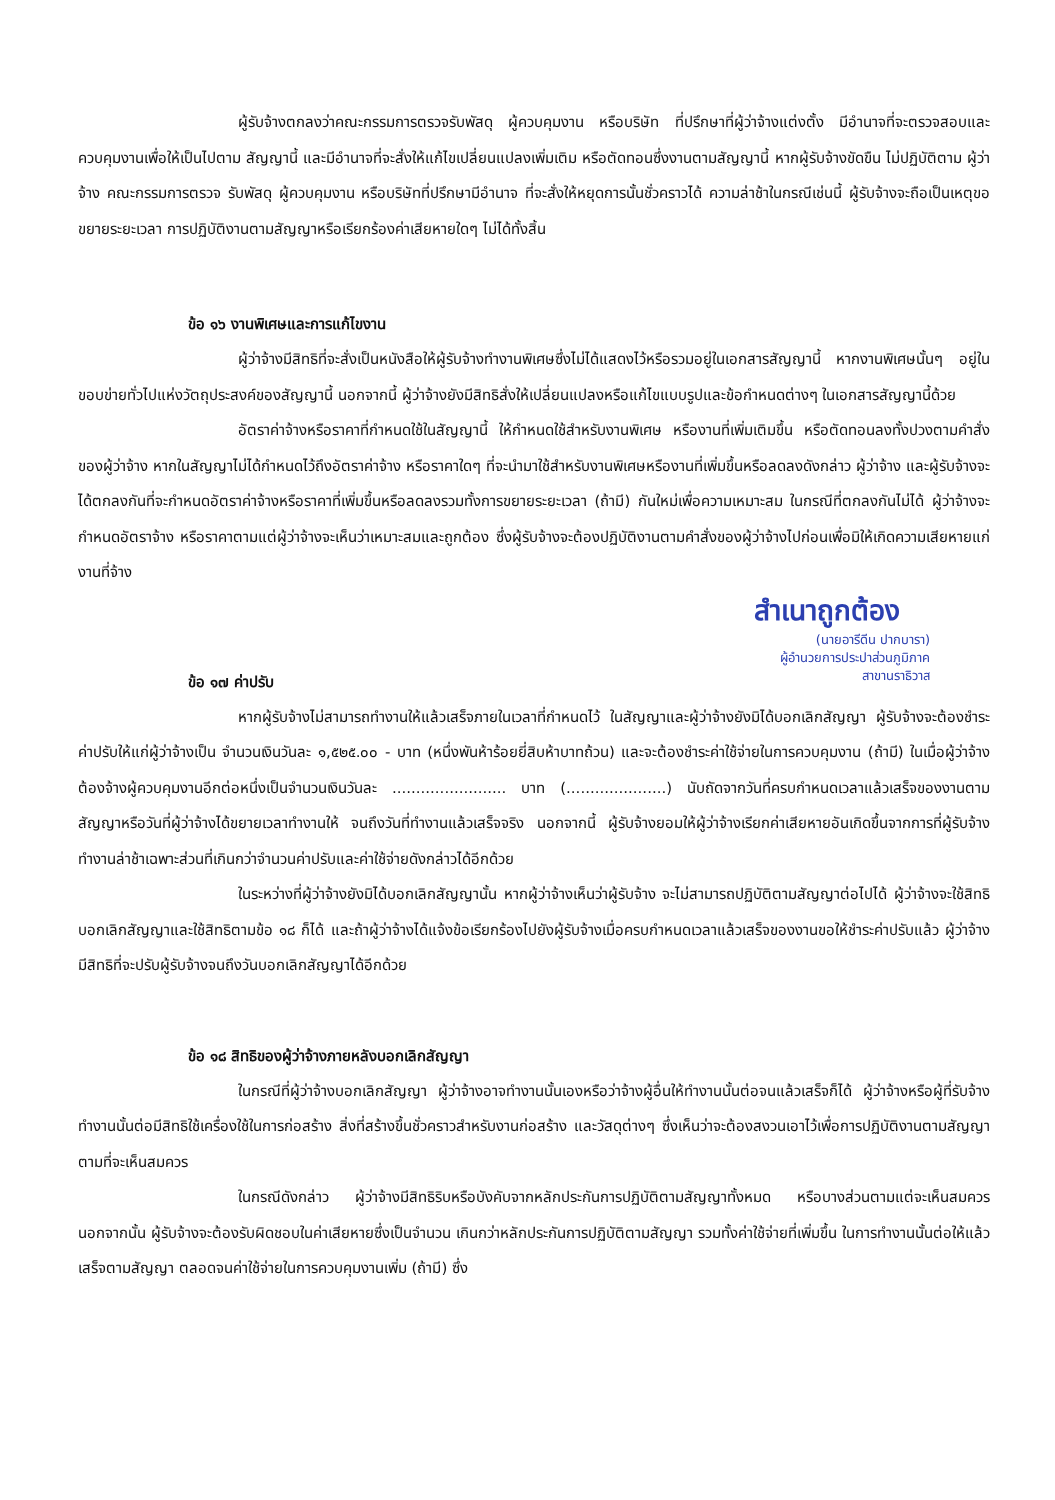ผู้รับจ้างตกลงว่าคณะกรรมการตรวจรับพัสดุ ผู้ควบคุมงาน หรือบริษัท ที่ปรึกษาที่ผู้ว่าจ้างแต่งตั้ง มีอำนาจที่จะตรวจสอบและควบคุมงานเพื่อให้เป็นไปตาม สัญญานี้ และมีอำนาจที่จะสั่งให้แก้ไขเปลี่ยนแปลงเพิ่มเติม หรือตัดทอนซึ่งงานตามสัญญานี้ หากผู้รับจ้างขัดขืน ไม่ปฏิบัติตาม ผู้ว่าจ้าง คณะกรรมการตรวจ รับพัสดุ ผู้ควบคุมงาน หรือบริษัทที่ปรึกษามีอำนาจ ที่จะสั่งให้หยุดการนั้นชั่วคราวได้ ความล่าช้าในกรณีเช่นนี้ ผู้รับจ้างจะถือเป็นเหตุขอขยายระยะเวลา การปฏิบัติงานตามสัญญาหรือเรียกร้องค่าเสียหายใดๆ ไม่ได้ทั้งสิ้น
ข้อ ๑๖ งานพิเศษและการแก้ไขงาน
ผู้ว่าจ้างมีสิทธิที่จะสั่งเป็นหนังสือให้ผู้รับจ้างทำงานพิเศษซึ่งไม่ได้แสดงไว้หรือรวมอยู่ในเอกสารสัญญานี้ หากงานพิเศษนั้นๆ อยู่ในขอบข่ายทั่วไปแห่งวัตถุประสงค์ของสัญญานี้ นอกจากนี้ ผู้ว่าจ้างยังมีสิทธิสั่งให้เปลี่ยนแปลงหรือแก้ไขแบบรูปและข้อกำหนดต่างๆ ในเอกสารสัญญานี้ด้วย
อัตราค่าจ้างหรือราคาที่กำหนดใช้ในสัญญานี้ ให้กำหนดใช้สำหรับงานพิเศษ หรืองานที่เพิ่มเติมขึ้น หรือตัดทอนลงทั้งปวงตามคำสั่งของผู้ว่าจ้าง หากในสัญญาไม่ได้กำหนดไว้ถึงอัตราค่าจ้าง หรือราคาใดๆ ที่จะนำมาใช้สำหรับงานพิเศษหรืองานที่เพิ่มขึ้นหรือลดลงดังกล่าว ผู้ว่าจ้าง และผู้รับจ้างจะได้ตกลงกันที่จะกำหนดอัตราค่าจ้างหรือราคาที่เพิ่มขึ้นหรือลดลงรวมทั้งการขยายระยะเวลา (ถ้ามี) กันใหม่เพื่อความเหมาะสม ในกรณีที่ตกลงกันไม่ได้ ผู้ว่าจ้างจะกำหนดอัตราจ้าง หรือราคาตามแต่ผู้ว่าจ้างจะเห็นว่าเหมาะสมและถูกต้อง ซึ่งผู้รับจ้างจะต้องปฏิบัติงานตามคำสั่งของผู้ว่าจ้างไปก่อนเพื่อมิให้เกิดความเสียหายแก่งานที่จ้าง
สำเนาถูกต้อง
(นายอารีดีน ปากบารา)
ผู้อำนวยการประปาส่วนภูมิภาค
สาขานราธิวาส
ข้อ ๑๗ ค่าปรับ
หากผู้รับจ้างไม่สามารถทำงานให้แล้วเสร็จภายในเวลาที่กำหนดไว้ ในสัญญาและผู้ว่าจ้างยังมิได้บอกเลิกสัญญา ผู้รับจ้างจะต้องชำระค่าปรับให้แก่ผู้ว่าจ้างเป็น จำนวนเงินวันละ ๑,๕๒๕.๐๐ - บาท (หนึ่งพันห้าร้อยยี่สิบห้าบาทถ้วน) และจะต้องชำระค่าใช้จ่ายในการควบคุมงาน (ถ้ามี) ในเมื่อผู้ว่าจ้าง ต้องจ้างผู้ควบคุมงานอีกต่อหนึ่งเป็นจำนวนเงินวันละ ........................ บาท (.....................) นับถัดจากวันที่ครบกำหนดเวลาแล้วเสร็จของงานตามสัญญาหรือวันที่ผู้ว่าจ้างได้ขยายเวลาทำงานให้ จนถึงวันที่ทำงานแล้วเสร็จจริง นอกจากนี้ ผู้รับจ้างยอมให้ผู้ว่าจ้างเรียกค่าเสียหายอันเกิดขึ้นจากการที่ผู้รับจ้างทำงานล่าช้าเฉพาะส่วนที่เกินกว่าจำนวนค่าปรับและค่าใช้จ่ายดังกล่าวได้อีกด้วย
ในระหว่างที่ผู้ว่าจ้างยังมิได้บอกเลิกสัญญานั้น หากผู้ว่าจ้างเห็นว่าผู้รับจ้าง จะไม่สามารถปฏิบัติตามสัญญาต่อไปได้ ผู้ว่าจ้างจะใช้สิทธิบอกเลิกสัญญาและใช้สิทธิตามข้อ ๑๘ ก็ได้ และถ้าผู้ว่าจ้างได้แจ้งข้อเรียกร้องไปยังผู้รับจ้างเมื่อครบกำหนดเวลาแล้วเสร็จของงานขอให้ชำระค่าปรับแล้ว ผู้ว่าจ้างมีสิทธิที่จะปรับผู้รับจ้างจนถึงวันบอกเลิกสัญญาได้อีกด้วย
ข้อ ๑๘ สิทธิของผู้ว่าจ้างภายหลังบอกเลิกสัญญา
ในกรณีที่ผู้ว่าจ้างบอกเลิกสัญญา ผู้ว่าจ้างอาจทำงานนั้นเองหรือว่าจ้างผู้อื่นให้ทำงานนั้นต่อจนแล้วเสร็จก็ได้ ผู้ว่าจ้างหรือผู้ที่รับจ้างทำงานนั้นต่อมีสิทธิใช้เครื่องใช้ในการก่อสร้าง สิ่งที่สร้างขึ้นชั่วคราวสำหรับงานก่อสร้าง และวัสดุต่างๆ ซึ่งเห็นว่าจะต้องสงวนเอาไว้เพื่อการปฏิบัติงานตามสัญญา ตามที่จะเห็นสมควร
ในกรณีดังกล่าว ผู้ว่าจ้างมีสิทธิริบหรือบังคับจากหลักประกันการปฏิบัติตามสัญญาทั้งหมด หรือบางส่วนตามแต่จะเห็นสมควร นอกจากนั้น ผู้รับจ้างจะต้องรับผิดชอบในค่าเสียหายซึ่งเป็นจำนวน เกินกว่าหลักประกันการปฏิบัติตามสัญญา รวมทั้งค่าใช้จ่ายที่เพิ่มขึ้น ในการทำงานนั้นต่อให้แล้วเสร็จตามสัญญา ตลอดจนค่าใช้จ่ายในการควบคุมงานเพิ่ม (ถ้ามี) ซึ่ง